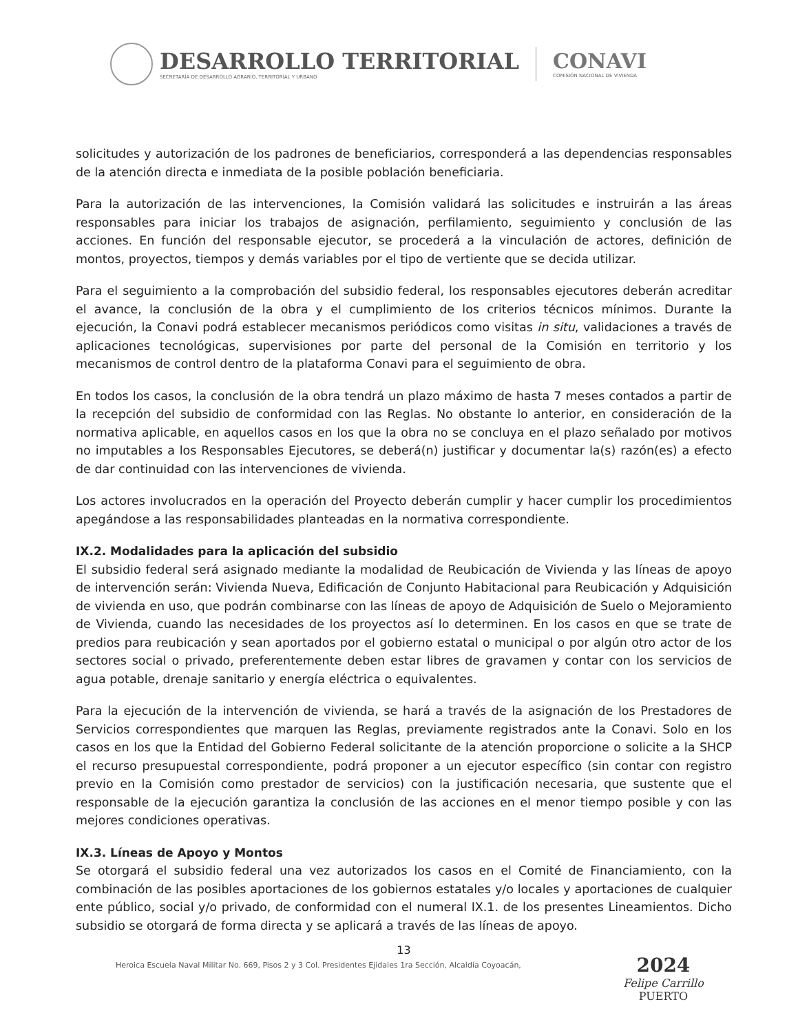DESARROLLO TERRITORIAL
SECRETARÍA DE DESARROLLO AGRARIO, TERRITORIAL Y URBANO
CONAVI
COMISIÓN NACIONAL DE VIVIENDA
solicitudes y autorización de los padrones de beneficiarios, corresponderá a las dependencias responsables de la atención directa e inmediata de la posible población beneficiaria.
Para la autorización de las intervenciones, la Comisión validará las solicitudes e instruirán a las áreas responsables para iniciar los trabajos de asignación, perfilamiento, seguimiento y conclusión de las acciones. En función del responsable ejecutor, se procederá a la vinculación de actores, definición de montos, proyectos, tiempos y demás variables por el tipo de vertiente que se decida utilizar.
Para el seguimiento a la comprobación del subsidio federal, los responsables ejecutores deberán acreditar el avance, la conclusión de la obra y el cumplimiento de los criterios técnicos mínimos. Durante la ejecución, la Conavi podrá establecer mecanismos periódicos como visitas in situ, validaciones a través de aplicaciones tecnológicas, supervisiones por parte del personal de la Comisión en territorio y los mecanismos de control dentro de la plataforma Conavi para el seguimiento de obra.
En todos los casos, la conclusión de la obra tendrá un plazo máximo de hasta 7 meses contados a partir de la recepción del subsidio de conformidad con las Reglas. No obstante lo anterior, en consideración de la normativa aplicable, en aquellos casos en los que la obra no se concluya en el plazo señalado por motivos no imputables a los Responsables Ejecutores, se deberá(n) justificar y documentar la(s) razón(es) a efecto de dar continuidad con las intervenciones de vivienda.
Los actores involucrados en la operación del Proyecto deberán cumplir y hacer cumplir los procedimientos apegándose a las responsabilidades planteadas en la normativa correspondiente.
IX.2. Modalidades para la aplicación del subsidio
El subsidio federal será asignado mediante la modalidad de Reubicación de Vivienda y las líneas de apoyo de intervención serán: Vivienda Nueva, Edificación de Conjunto Habitacional para Reubicación y Adquisición de vivienda en uso, que podrán combinarse con las líneas de apoyo de Adquisición de Suelo o Mejoramiento de Vivienda, cuando las necesidades de los proyectos así lo determinen. En los casos en que se trate de predios para reubicación y sean aportados por el gobierno estatal o municipal o por algún otro actor de los sectores social o privado, preferentemente deben estar libres de gravamen y contar con los servicios de agua potable, drenaje sanitario y energía eléctrica o equivalentes.
Para la ejecución de la intervención de vivienda, se hará a través de la asignación de los Prestadores de Servicios correspondientes que marquen las Reglas, previamente registrados ante la Conavi. Solo en los casos en los que la Entidad del Gobierno Federal solicitante de la atención proporcione o solicite a la SHCP el recurso presupuestal correspondiente, podrá proponer a un ejecutor específico (sin contar con registro previo en la Comisión como prestador de servicios) con la justificación necesaria, que sustente que el responsable de la ejecución garantiza la conclusión de las acciones en el menor tiempo posible y con las mejores condiciones operativas.
IX.3. Líneas de Apoyo y Montos
Se otorgará el subsidio federal una vez autorizados los casos en el Comité de Financiamiento, con la combinación de las posibles aportaciones de los gobiernos estatales y/o locales y aportaciones de cualquier ente público, social y/o privado, de conformidad con el numeral IX.1. de los presentes Lineamientos. Dicho subsidio se otorgará de forma directa y se aplicará a través de las líneas de apoyo.
13
Heroica Escuela Naval Militar No. 669, Pisos 2 y 3 Col. Presidentes Ejidales 1ra Sección, Alcaldía Coyoacán,
2024
Felipe Carrillo
PUERTO